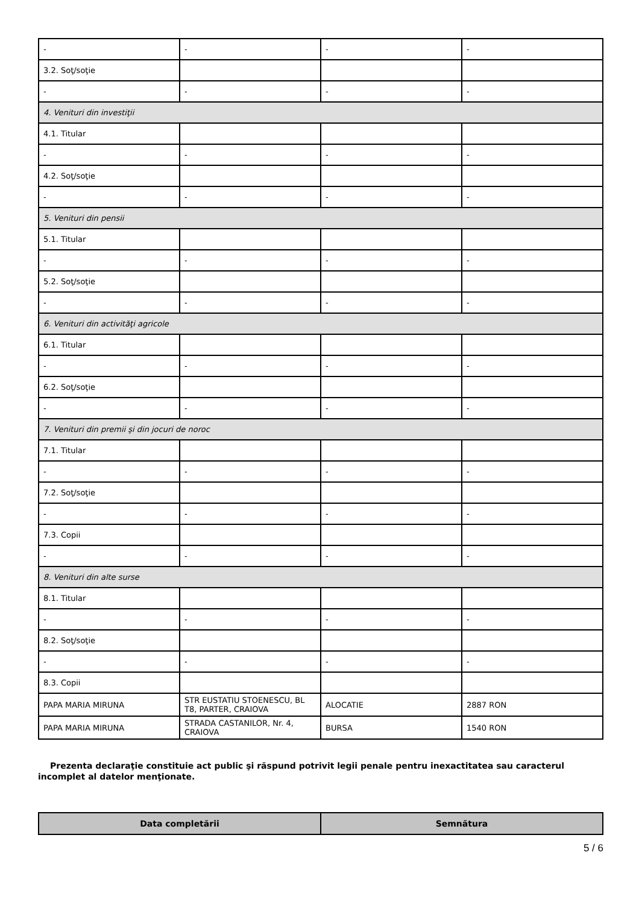| - | - | - | - |
| 3.2. Soţ/soţie | | | |
| - | - | - | - |
| 4. Venituri din investiţii | | | |
| 4.1. Titular | | | |
| - | - | - | - |
| 4.2. Soţ/soţie | | | |
| - | - | - | - |
| 5. Venituri din pensii | | | |
| 5.1. Titular | | | |
| - | - | - | - |
| 5.2. Soţ/soţie | | | |
| - | - | - | - |
| 6. Venituri din activităţi agricole | | | |
| 6.1. Titular | | | |
| - | - | - | - |
| 6.2. Soţ/soţie | | | |
| - | - | - | - |
| 7. Venituri din premii şi din jocuri de noroc | | | |
| 7.1. Titular | | | |
| - | - | - | - |
| 7.2. Soţ/soţie | | | |
| - | - | - | - |
| 7.3. Copii | | | |
| - | - | - | - |
| 8. Venituri din alte surse | | | |
| 8.1. Titular | | | |
| - | - | - | - |
| 8.2. Soţ/soţie | | | |
| - | - | - | - |
| 8.3. Copii | | | |
| PAPA MARIA MIRUNA | STR EUSTATIU STOENESCU, BL T8, PARTER, CRAIOVA | ALOCATIE | 2887 RON |
| PAPA MARIA MIRUNA | STRADA CASTANILOR, Nr. 4, CRAIOVA | BURSA | 1540 RON |
Prezenta declaraţie constituie act public şi răspund potrivit legii penale pentru inexactitatea sau caracterul incomplet al datelor menţionate.
| Data completării | Semnătura |
| --- | --- |
5 / 6